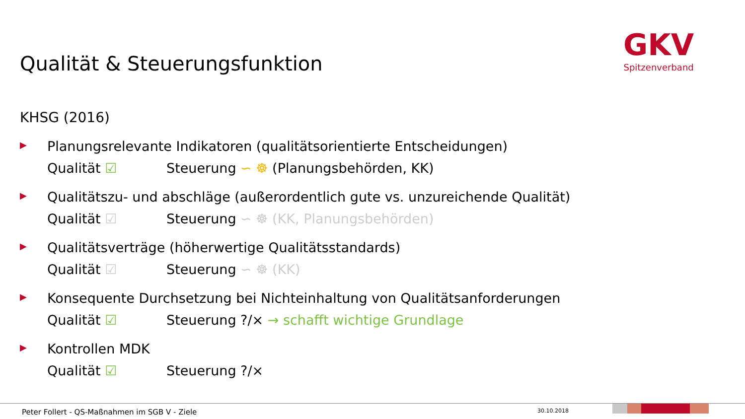Qualität & Steuerungsfunktion
GKV
Spitzenverband
KHSG (2016)
▶
Planungsrelevante Indikatoren (qualitätsorientierte Entscheidungen)
Qualität ☑ Steuerung ∽ ☸ (Planungsbehörden, KK)
▶
Qualitätszu- und abschläge (außerordentlich gute vs. unzureichende Qualität)
Qualität ☑ Steuerung ∽ ☸ (KK, Planungsbehörden)
▶
Qualitätsverträge (höherwertige Qualitätsstandards)
Qualität ☑ Steuerung ∽ ☸ (KK)
▶
Konsequente Durchsetzung bei Nichteinhaltung von Qualitätsanforderungen
Qualität ☑ Steuerung ?/× → schafft wichtige Grundlage
▶
Kontrollen MDK
Qualität ☑ Steuerung ?/×
Peter Follert - QS-Maßnahmen im SGB V - Ziele
30.10.2018